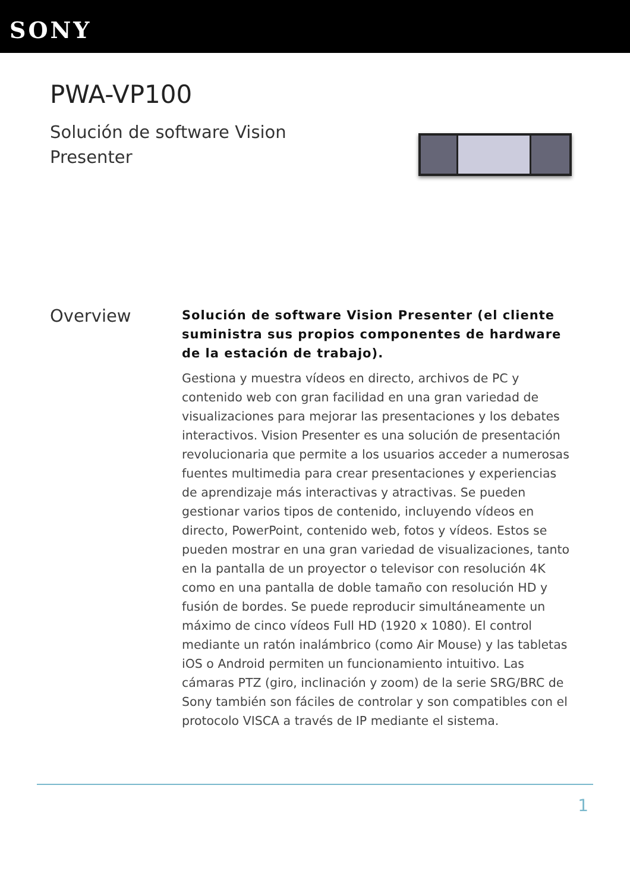SONY
PWA-VP100
Solución de software Vision Presenter
Overview
Solución de software Vision Presenter (el cliente suministra sus propios componentes de hardware de la estación de trabajo).
Gestiona y muestra vídeos en directo, archivos de PC y contenido web con gran facilidad en una gran variedad de visualizaciones para mejorar las presentaciones y los debates interactivos. Vision Presenter es una solución de presentación revolucionaria que permite a los usuarios acceder a numerosas fuentes multimedia para crear presentaciones y experiencias de aprendizaje más interactivas y atractivas. Se pueden gestionar varios tipos de contenido, incluyendo vídeos en directo, PowerPoint, contenido web, fotos y vídeos. Estos se pueden mostrar en una gran variedad de visualizaciones, tanto en la pantalla de un proyector o televisor con resolución 4K como en una pantalla de doble tamaño con resolución HD y fusión de bordes. Se puede reproducir simultáneamente un máximo de cinco vídeos Full HD (1920 x 1080). El control mediante un ratón inalámbrico (como Air Mouse) y las tabletas iOS o Android permiten un funcionamiento intuitivo. Las cámaras PTZ (giro, inclinación y zoom) de la serie SRG/BRC de Sony también son fáciles de controlar y son compatibles con el protocolo VISCA a través de IP mediante el sistema.
1